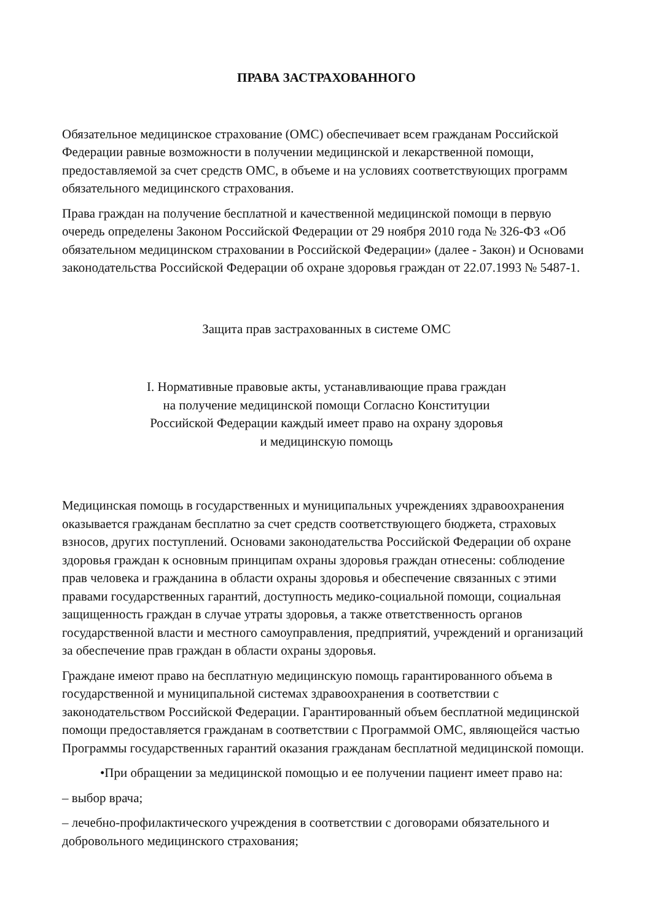ПРАВА ЗАСТРАХОВАННОГО
Обязательное медицинское страхование (ОМС) обеспечивает всем гражданам Российской Федерации равные возможности в получении медицинской и лекарственной помощи, предоставляемой за счет средств ОМС, в объеме и на условиях соответствующих программ обязательного медицинского страхования.
Права граждан на получение бесплатной и качественной медицинской помощи в первую очередь определены Законом Российской Федерации от 29 ноября 2010 года № 326-ФЗ «Об обязательном медицинском страховании в Российской Федерации» (далее - Закон) и Основами законодательства Российской Федерации об охране здоровья граждан от 22.07.1993 № 5487-1.
Защита прав застрахованных в системе ОМС
I. Нормативные правовые акты, устанавливающие права граждан
на получение медицинской помощи Согласно Конституции
Российской Федерации каждый имеет право на охрану здоровья
и медицинскую помощь
Медицинская помощь в государственных и муниципальных учреждениях здравоохранения оказывается гражданам бесплатно за счет средств соответствующего бюджета, страховых взносов, других поступлений. Основами законодательства Российской Федерации об охране здоровья граждан к основным принципам охраны здоровья граждан отнесены: соблюдение прав человека и гражданина в области охраны здоровья и обеспечение связанных с этими правами государственных гарантий, доступность медико-социальной помощи, социальная защищенность граждан в случае утраты здоровья, а также ответственность органов государственной власти и местного самоуправления, предприятий, учреждений и организаций за обеспечение прав граждан в области охраны здоровья.
Граждане имеют право на бесплатную медицинскую помощь гарантированного объема в государственной и муниципальной системах здравоохранения в соответствии с законодательством Российской Федерации. Гарантированный объем бесплатной медицинской помощи предоставляется гражданам в соответствии с Программой ОМС, являющейся частью Программы государственных гарантий оказания гражданам бесплатной медицинской помощи.
•При обращении за медицинской помощью и ее получении пациент имеет право на:
– выбор врача;
– лечебно-профилактического учреждения в соответствии с договорами обязательного и добровольного медицинского страхования;